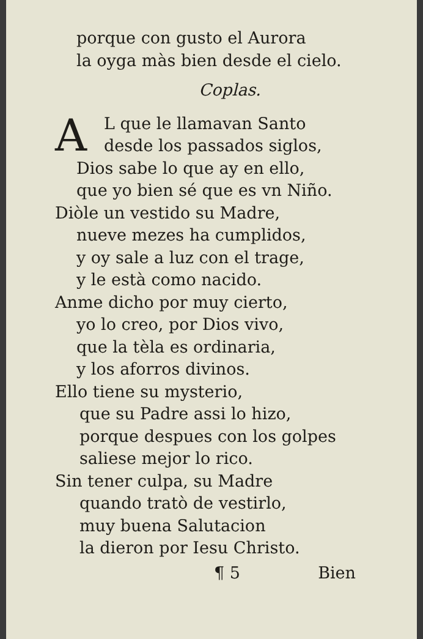porque con gusto el Aurora
la oyga màs bien desde el cielo.
Coplas.
A
L que le llamavan Santo
desde los passados siglos,
Dios sabe lo que ay en ello,
que yo bien sé que es vn Niño.
Diòle un vestido su Madre,
nueve mezes ha cumplidos,
y oy sale a luz con el trage,
y le està como nacido.
Anme dicho por muy cierto,
yo lo creo, por Dios vivo,
que la tèla es ordinaria,
y los aforros divinos.
Ello tiene su mysterio,
que su Padre assi lo hizo,
porque despues con los golpes
saliese mejor lo rico.
Sin tener culpa, su Madre
quando tratò de vestirlo,
muy buena Salutacion
la dieron por Iesu Christo.
¶ 5 Bien